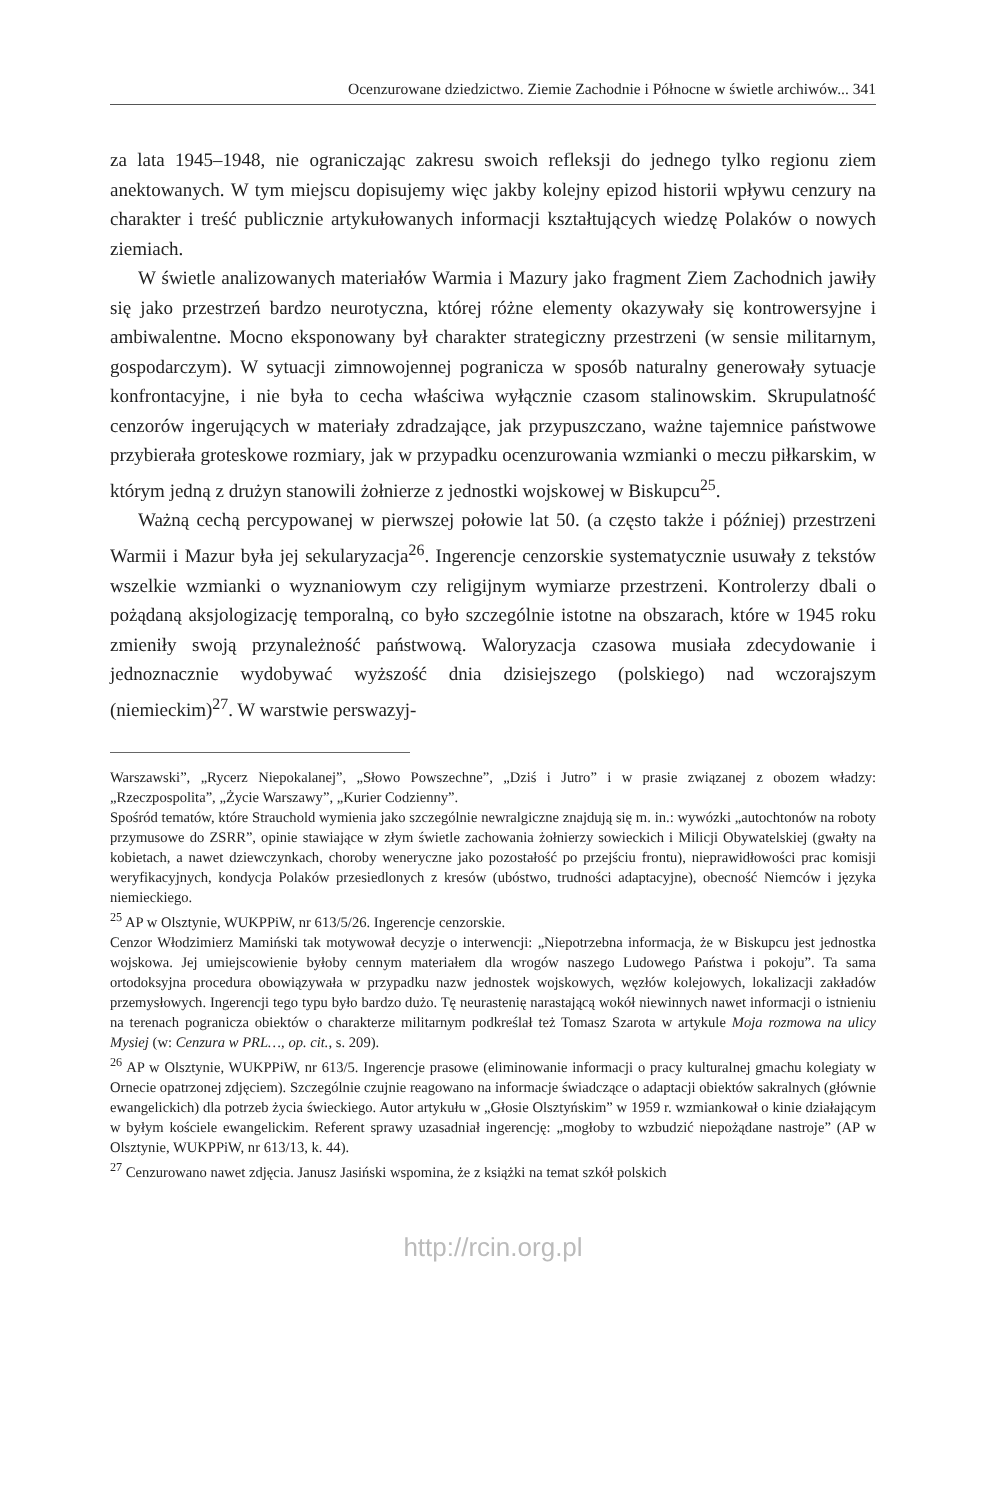Ocenzurowane dziedzictwo. Ziemie Zachodnie i Północne w świetle archiwów... 341
za lata 1945–1948, nie ograniczając zakresu swoich refleksji do jednego tylko regionu ziem anektowanych. W tym miejscu dopisujemy więc jakby kolejny epizod historii wpływu cenzury na charakter i treść publicznie artykułowanych informacji kształtujących wiedzę Polaków o nowych ziemiach.
W świetle analizowanych materiałów Warmia i Mazury jako fragment Ziem Zachodnich jawiły się jako przestrzeń bardzo neurotyczna, której różne elementy okazywały się kontrowersyjne i ambiwalentne. Mocno eksponowany był charakter strategiczny przestrzeni (w sensie militarnym, gospodarczym). W sytuacji zimnowojennej pogranicza w sposób naturalny generowały sytuacje konfrontacyjne, i nie była to cecha właściwa wyłącznie czasom stalinowskim. Skrupulatność cenzorów ingerujących w materiały zdradzające, jak przypuszczano, ważne tajemnice państwowe przybierała groteskowe rozmiary, jak w przypadku ocenzurowania wzmianki o meczu piłkarskim, w którym jedną z drużyn stanowili żołnierze z jednostki wojskowej w Biskupcu<sup>25</sup>.
Ważną cechą percypowanej w pierwszej połowie lat 50. (a często także i później) przestrzeni Warmii i Mazur była jej sekularyzacja<sup>26</sup>. Ingerencje cenzorskie systematycznie usuwały z tekstów wszelkie wzmianki o wyznaniowym czy religijnym wymiarze przestrzeni. Kontrolerzy dbali o pożądaną aksjologizację temporalną, co było szczególnie istotne na obszarach, które w 1945 roku zmieniły swoją przynależność państwową. Waloryzacja czasowa musiała zdecydowanie i jednoznacznie wydobywać wyższość dnia dzisiejszego (polskiego) nad wczorajszym (niemieckim)<sup>27</sup>. W warstwie perswazyj-
Warszawski”, „Rycerz Niepokalanej”, „Słowo Powszechne”, „Dziś i Jutro” i w prasie związanej z obozem władzy: „Rzeczpospolita”, „Życie Warszawy”, „Kurier Codzienny”.
Spośród tematów, które Strauchold wymienia jako szczególnie newralgiczne znajdują się m. in.: wywózki „autochtonów na roboty przymusowe do ZSRR”, opinie stawiające w złym świetle zachowania żołnierzy sowieckich i Milicji Obywatelskiej (gwałty na kobietach, a nawet dziewczynkach, choroby weneryczne jako pozostałość po przejściu frontu), nieprawidłowości prac komisji weryfikacyjnych, kondycja Polaków przesiedlonych z kresów (ubóstwo, trudności adaptacyjne), obecność Niemców i języka niemieckiego.
<sup>25</sup> AP w Olsztynie, WUKPPiW, nr 613/5/26. Ingerencje cenzorskie.
Cenzor Włodzimierz Mamiński tak motywował decyzje o interwencji: „Niepotrzebna informacja, że w Biskupcu jest jednostka wojskowa. Jej umiejscowienie byłoby cennym materiałem dla wrogów naszego Ludowego Państwa i pokoju”. Ta sama ortodoksyjna procedura obowiązywała w przypadku nazw jednostek wojskowych, węzłów kolejowych, lokalizacji zakładów przemysłowych. Ingerencji tego typu było bardzo dużo. Tę neurastenię narastającą wokół niewinnych nawet informacji o istnieniu na terenach pogranicza obiektów o charakterze militarnym podkreślał też Tomasz Szarota w artykule Moja rozmowa na ulicy Mysiej (w: Cenzura w PRL…, op. cit., s. 209).
<sup>26</sup> AP w Olsztynie, WUKPPiW, nr 613/5. Ingerencje prasowe (eliminowanie informacji o pracy kulturalnej gmachu kolegiaty w Ornecie opatrzonej zdjęciem). Szczególnie czujnie reagowano na informacje świadczące o adaptacji obiektów sakralnych (głównie ewangelickich) dla potrzeb życia świeckiego. Autor artykułu w „Głosie Olsztyńskim” w 1959 r. wzmiankował o kinie działającym w byłym kościele ewangelickim. Referent sprawy uzasadniał ingerencję: „mogłoby to wzbudzić niepożądane nastroje” (AP w Olsztynie, WUKPPiW, nr 613/13, k. 44).
<sup>27</sup> Cenzurowano nawet zdjęcia. Janusz Jasiński wspomina, że z książki na temat szkół polskich
http://rcin.org.pl